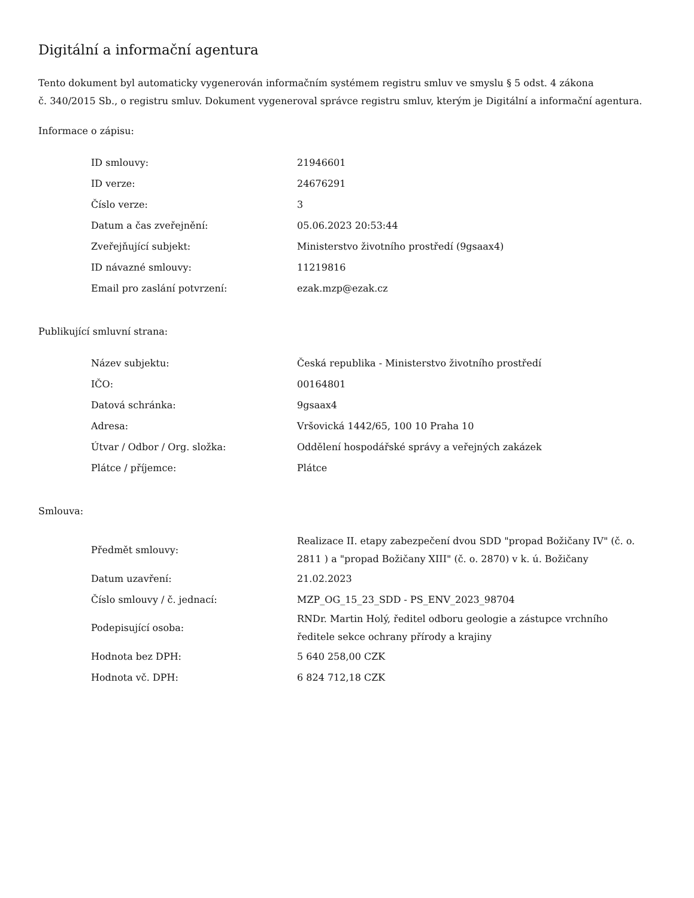Digitální a informační agentura
Tento dokument byl automaticky vygenerován informačním systémem registru smluv ve smyslu § 5 odst. 4 zákona
č. 340/2015 Sb., o registru smluv. Dokument vygeneroval správce registru smluv, kterým je Digitální a informační agentura.
Informace o zápisu:
| ID smlouvy: | 21946601 |
| ID verze: | 24676291 |
| Číslo verze: | 3 |
| Datum a čas zveřejnění: | 05.06.2023 20:53:44 |
| Zveřejňující subjekt: | Ministerstvo životního prostředí (9gsaax4) |
| ID návazné smlouvy: | 11219816 |
| Email pro zaslání potvrzení: | ezak.mzp@ezak.cz |
Publikující smluvní strana:
| Název subjektu: | Česká republika - Ministerstvo životního prostředí |
| IČO: | 00164801 |
| Datová schránka: | 9gsaax4 |
| Adresa: | Vršovická 1442/65, 100 10 Praha 10 |
| Útvar / Odbor / Org. složka: | Oddělení hospodářské správy a veřejných zakázek |
| Plátce / příjemce: | Plátce |
Smlouva:
| Předmět smlouvy: | Realizace II. etapy zabezpečení dvou SDD "propad Božičany IV" (č. o. 2811 ) a "propad Božičany XIII" (č. o. 2870) v k. ú. Božičany |
| Datum uzavření: | 21.02.2023 |
| Číslo smlouvy / č. jednací: | MZP_OG_15_23_SDD - PS_ENV_2023_98704 |
| Podepisující osoba: | RNDr. Martin Holý, ředitel odboru geologie a zástupce vrchního ředitele sekce ochrany přírody a krajiny |
| Hodnota bez DPH: | 5 640 258,00 CZK |
| Hodnota vč. DPH: | 6 824 712,18 CZK |